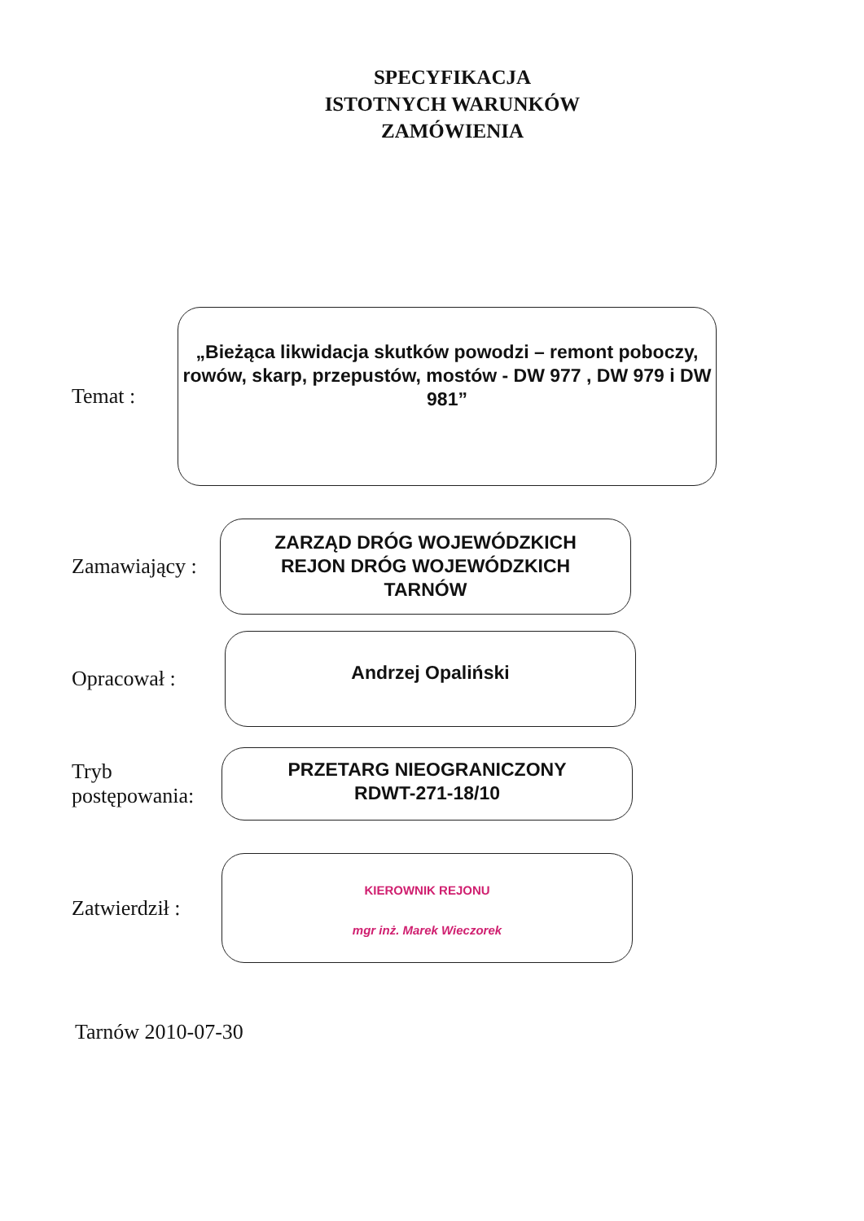SPECYFIKACJA
ISTOTNYCH WARUNKÓW
ZAMÓWIENIA
Temat :
„Bieżąca likwidacja skutków powodzi – remont poboczy, rowów, skarp, przepustów, mostów - DW 977 , DW 979 i DW 981”
Zamawiający :
ZARZĄD DRÓG WOJEWÓDZKICH
REJON DRÓG WOJEWÓDZKICH
TARNÓW
Opracował :
Andrzej Opaliński
Tryb
postępowania:
PRZETARG NIEOGRANICZONY
RDWT-271-18/10
Zatwierdził :
KIEROWNIK REJONU
mgr inż. Marek Wieczorek
Tarnów 2010-07-30